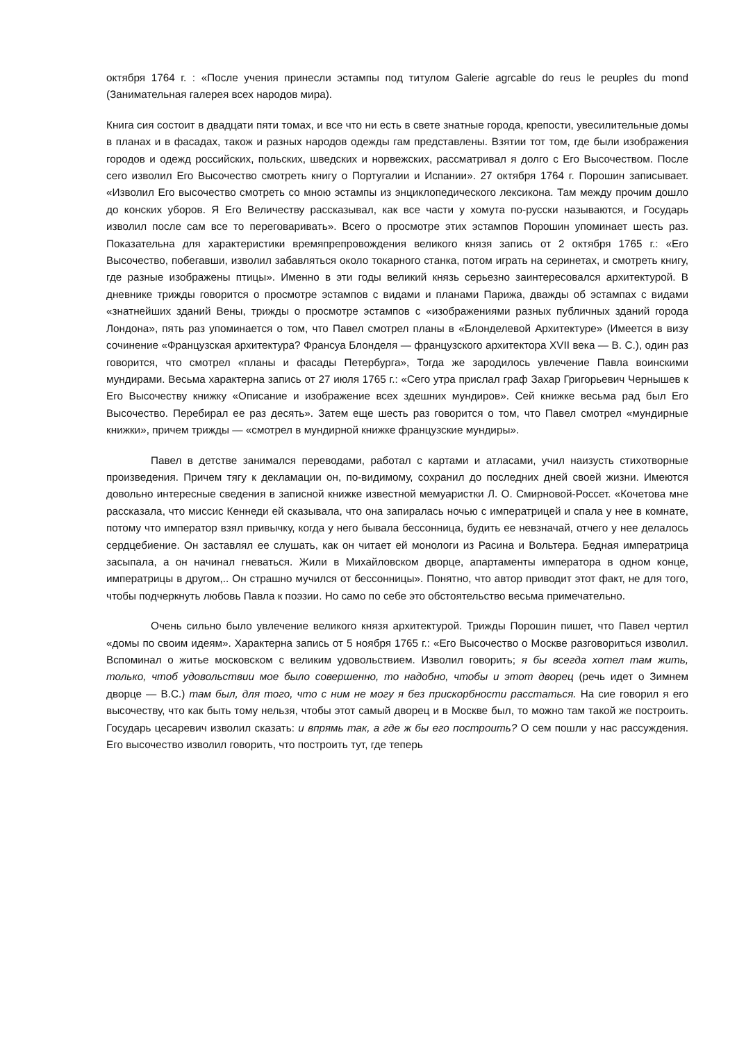октября 1764 г. : «После учения принесли эстампы под титулом Galerie agrcable do reus le peuples du mond (Занимательная галерея всех народов мира).
Книга сия состоит в двадцати пяти томах, и все что ни есть в свете знатные города, крепости, увесилительные домы в планах и в фасадах, також и разных народов одежды гам представлены. Взятии тот том, где были изображения городов и одежд российских, польских, шведских и норвежских, рассматривал я долго с Его Высочеством. После сего изволил Его Высочество смотреть книгу о Португалии и Испании». 27 октября 1764 г. Порошин записывает. «Изволил Его высочество смотреть со мною эстампы из энциклопедического лексикона. Там между прочим дошло до конских уборов. Я Его Величеству рассказывал, как все части у хомута по-русски называются, и Государь изволил после сам все то переговаривать». Всего о просмотре этих эстампов Порошин упоминает шесть раз. Показательна для характеристики времяпрепровождения великого князя запись от 2 октября 1765 г.: «Его Высочество, побегавши, изволил забавляться около токарного станка, потом играть на серинетах, и смотреть книгу, где разные изображены птицы». Именно в эти годы великий князь серьезно заинтересовался архитектурой. В дневнике трижды говорится о просмотре эстампов с видами и планами Парижа, дважды об эстампах с видами «знатнейших зданий Вены, трижды о просмотре эстампов с «изображениями разных публичных зданий города Лондона», пять раз упоминается о том, что Павел смотрел планы в «Блонделевой Архитектуре» (Имеется в визу сочинение «Французская архитектура? Франсуа Блонделя — французского архитектора XVII века — В. С.), один раз говорится, что смотрел «планы и фасады Петербурга», Тогда же зародилось увлечение Павла воинскими мундирами. Весьма характерна запись от 27 июля 1765 г.: «Сего утра прислал граф Захар Григорьевич Чернышев к Его Высочеству книжку «Описание и изображение всех здешних мундиров». Сей книжке весьма рад был Его Высочество. Перебирал ее раз десять». Затем еще шесть раз говорится о том, что Павел смотрел «мундирные книжки», причем трижды — «смотрел в мундирной книжке французские мундиры».
Павел в детстве занимался переводами, работал с картами и атласами, учил наизусть стихотворные произведения. Причем тягу к декламации он, по-видимому, сохранил до последних дней своей жизни. Имеются довольно интересные сведения в записной книжке известной мемуаристки Л. О. Смирновой-Россет. «Кочетова мне рассказала, что миссис Кеннеди ей сказывала, что она запиралась ночью с императрицей и спала у нее в комнате, потому что император взял привычку, когда у него бывала бессонница, будить ее невзначай, отчего у нее делалось сердцебиение. Он заставлял ее слушать, как он читает ей монологи из Расина и Вольтера. Бедная императрица засыпала, а он начинал гневаться. Жили в Михайловском дворце, апартаменты императора в одном конце, императрицы в другом,.. Он страшно мучился от бессонницы». Понятно, что автор приводит этот факт, не для того, чтобы подчеркнуть любовь Павла к поэзии. Но само по себе это обстоятельство весьма примечательно.
Очень сильно было увлечение великого князя архитектурой. Трижды Порошин пишет, что Павел чертил «домы по своим идеям». Характерна запись от 5 ноября 1765 г.: «Его Высочество о Москве разговориться изволил. Вспоминал о житье московском с великим удовольствием. Изволил говорить; я бы всегда хотел там жить, только, чтоб удовольствии мое было совершенно, то надобно, чтобы и этот дворец (речь идет о Зимнем дворце — В.С.) там был, для того, что с ним не могу я без прискорбности расстаться. На сие говорил я его высочеству, что как быть тому нельзя, чтобы этот самый дворец и в Москве был, то можно там такой же построить. Государь цесаревич изволил сказать: и впрямь так, а где ж бы его построить? О сем пошли у нас рассуждения. Его высочество изволил говорить, что построить тут, где теперь